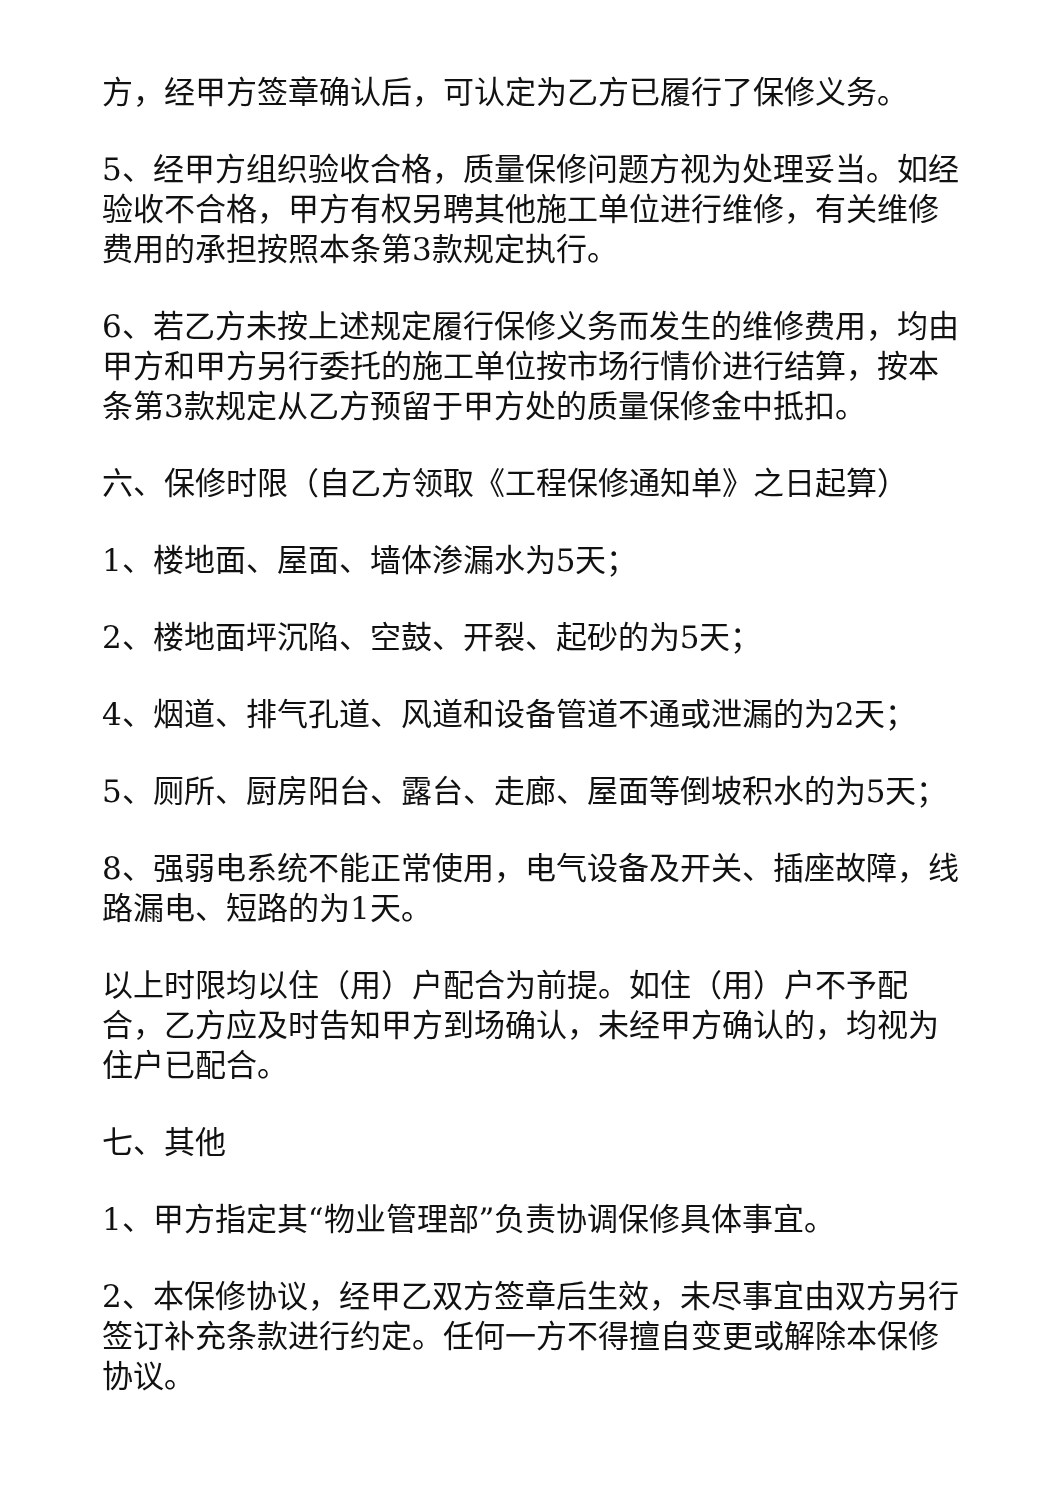方，经甲方签章确认后，可认定为乙方已履行了保修义务。
5、经甲方组织验收合格，质量保修问题方视为处理妥当。如经验收不合格，甲方有权另聘其他施工单位进行维修，有关维修费用的承担按照本条第3款规定执行。
6、若乙方未按上述规定履行保修义务而发生的维修费用，均由甲方和甲方另行委托的施工单位按市场行情价进行结算，按本条第3款规定从乙方预留于甲方处的质量保修金中抵扣。
六、保修时限（自乙方领取《工程保修通知单》之日起算）
1、楼地面、屋面、墙体渗漏水为5天；
2、楼地面坪沉陷、空鼓、开裂、起砂的为5天；
4、烟道、排气孔道、风道和设备管道不通或泄漏的为2天；
5、厕所、厨房阳台、露台、走廊、屋面等倒坡积水的为5天；
8、强弱电系统不能正常使用，电气设备及开关、插座故障，线路漏电、短路的为1天。
以上时限均以住（用）户配合为前提。如住（用）户不予配合，乙方应及时告知甲方到场确认，未经甲方确认的，均视为住户已配合。
七、其他
1、甲方指定其“物业管理部”负责协调保修具体事宜。
2、本保修协议，经甲乙双方签章后生效，未尽事宜由双方另行签订补充条款进行约定。任何一方不得擅自变更或解除本保修协议。